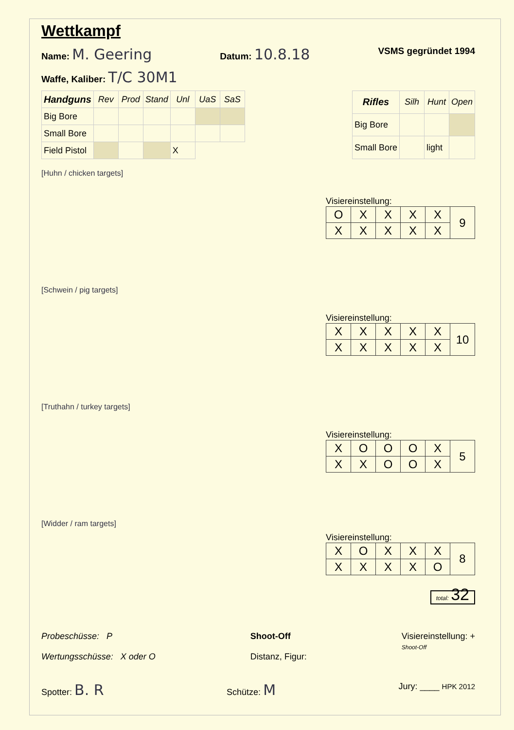Wettkampf
Name: M. Geering Datum: 10.8.18 VSMS gegründet 1994
Waffe, Kaliber: T/C 30M1
| Handguns | Rev | Prod | Stand | Unl | UaS | SaS |
| --- | --- | --- | --- | --- | --- | --- |
| Big Bore | | | | | | |
| Small Bore | | | | | | |
| Field Pistol | | | | X | | |
| Rifles | Silh | Hunt | Open |
| --- | --- | --- | --- |
| Big Bore | | | |
| Small Bore | | light | |
[Huhn / chicken targets]
Visiereinstellung:
| O | X | X | X | X | 9 |
| X | X | X | X | X | |
[Schwein / pig targets]
Visiereinstellung:
| X | X | X | X | X | 10 |
| X | X | X | X | X | |
[Truthahn / turkey targets]
Visiereinstellung:
| X | O | O | O | X | 5 |
| X | X | O | O | X | |
[Widder / ram targets]
Visiereinstellung:
| X | O | X | X | X | 8 |
| X | X | X | X | O | |
total: 32
Probeschüsse: P
Wertungsschüsse: X oder O
Shoot-Off
Distanz, Figur:
Visiereinstellung: +
Shoot-Off
Spotter: B. R Schütze: M Jury: ____ HPK 2012